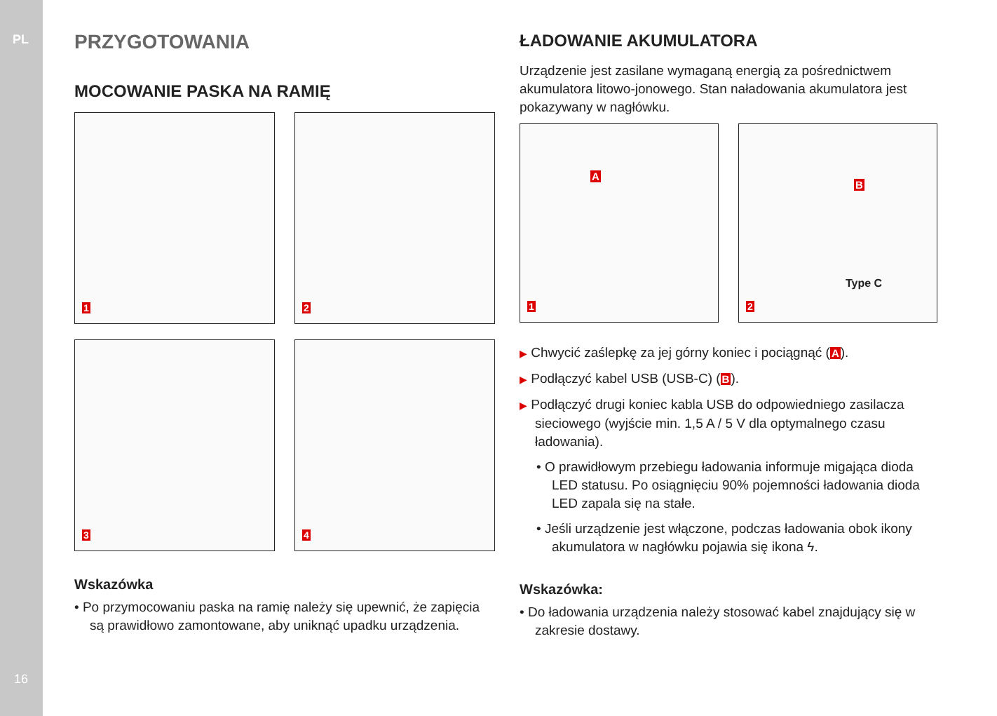PL
16
PRZYGOTOWANIA
MOCOWANIE PASKA NA RAMIĘ
1
2
3
4
Wskazówka
• Po przymocowaniu paska na ramię należy się upewnić, że zapięcia są prawidłowo zamontowane, aby uniknąć upadku urządzenia.
ŁADOWANIE AKUMULATORA
Urządzenie jest zasilane wymaganą energią za pośrednictwem akumulatora litowo-jonowego. Stan naładowania akumulatora jest pokazywany w nagłówku.
A
1
B
Type C
2
▶ Chwycić zaślepkę za jej górny koniec i pociągnąć (A).
▶ Podłączyć kabel USB (USB-C) (B).
▶ Podłączyć drugi koniec kabla USB do odpowiedniego zasilacza sieciowego (wyjście min. 1,5 A / 5 V dla optymalnego czasu ładowania).
• O prawidłowym przebiegu ładowania informuje migająca dioda LED statusu. Po osiągnięciu 90% pojemności ładowania dioda LED zapala się na stałe.
• Jeśli urządzenie jest włączone, podczas ładowania obok ikony akumulatora w nagłówku pojawia się ikona ϟ.
Wskazówka:
• Do ładowania urządzenia należy stosować kabel znajdujący się w zakresie dostawy.